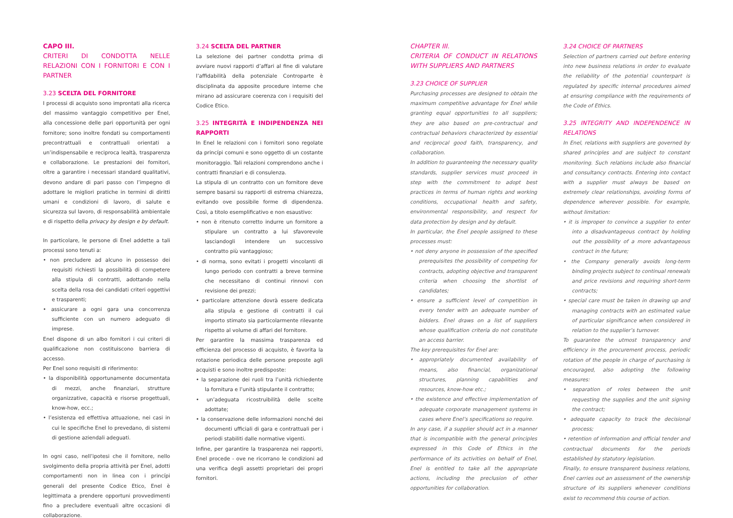CAPO III.
CRITERI DI CONDOTTA NELLE RELAZIONI CON I FORNITORI E CON I PARTNER
3.23 SCELTA DEL FORNITORE
I processi di acquisto sono improntati alla ricerca del massimo vantaggio competitivo per Enel, alla concessione delle pari opportunità per ogni fornitore; sono inoltre fondati su comportamenti precontrattuali e contrattuali orientati a un’indispensabile e reciproca lealtà, trasparenza e collaborazione. Le prestazioni dei fornitori, oltre a garantire i necessari standard qualitativi, devono andare di pari passo con l’impegno di adottare le migliori pratiche in termini di diritti umani e condizioni di lavoro, di salute e sicurezza sul lavoro, di responsabilità ambientale e di rispetto della privacy by design e by default.
In particolare, le persone di Enel addette a tali processi sono tenuti a:
• non precludere ad alcuno in possesso dei requisiti richiesti la possibilità di competere alla stipula di contratti, adottando nella scelta della rosa dei candidati criteri oggettivi e trasparenti;
• assicurare a ogni gara una concorrenza sufficiente con un numero adeguato di imprese.
Enel dispone di un albo fornitori i cui criteri di qualificazione non costituiscono barriera di accesso.
Per Enel sono requisiti di riferimento:
• la disponibilità opportunamente documentata di mezzi, anche finanziari, strutture organizzative, capacità e risorse progettuali, know-how, ecc.;
• l’esistenza ed effettiva attuazione, nei casi in cui le specifiche Enel lo prevedano, di sistemi di gestione aziendali adeguati.
In ogni caso, nell’ipotesi che il fornitore, nello svolgimento della propria attività per Enel, adotti comportamenti non in linea con i princípi generali del presente Codice Etico, Enel è legittimata a prendere opportuni provvedimenti fino a precludere eventuali altre occasioni di collaborazione.
3.24 SCELTA DEL PARTNER
La selezione dei partner condotta prima di avviare nuovi rapporti d’affari al fine di valutare l’affidabilità della potenziale Controparte è disciplinata da apposite procedure interne che mirano ad assicurare coerenza con i requisiti del Codice Etico.
3.25 INTEGRITÀ E INDIPENDENZA NEI RAPPORTI
In Enel le relazioni con i fornitori sono regolate da princípi comuni e sono oggetto di un costante monitoraggio. Tali relazioni comprendono anche i contratti finanziari e di consulenza.
La stipula di un contratto con un fornitore deve sempre basarsi su rapporti di estrema chiarezza, evitando ove possibile forme di dipendenza. Così, a titolo esemplificativo e non esaustivo:
• non è ritenuto corretto indurre un fornitore a stipulare un contratto a lui sfavorevole lasciandogli intendere un successivo contratto più vantaggioso;
• di norma, sono evitati i progetti vincolanti di lungo periodo con contratti a breve termine che necessitano di continui rinnovi con revisione dei prezzi;
• particolare attenzione dovrà essere dedicata alla stipula e gestione di contratti il cui importo stimato sia particolarmente rilevante rispetto al volume di affari del fornitore.
Per garantire la massima trasparenza ed efficienza del processo di acquisto, è favorita la rotazione periodica delle persone preposte agli acquisti e sono inoltre predisposte:
• la separazione dei ruoli tra l’unità richiedente la fornitura e l’unità stipulante il contratto;
• un’adeguata ricostruibilità delle scelte adottate;
• la conservazione delle informazioni nonché dei documenti ufficiali di gara e contrattuali per i periodi stabiliti dalle normative vigenti.
Infine, per garantire la trasparenza nei rapporti, Enel procede - ove ne ricorrano le condizioni ad una verifica degli assetti proprietari dei propri fornitori.
CHAPTER III.
CRITERIA OF CONDUCT IN RELATIONS WITH SUPPLIERS AND PARTNERS
3.23 CHOICE OF SUPPLIER
Purchasing processes are designed to obtain the maximum competitive advantage for Enel while granting equal opportunities to all suppliers; they are also based on pre-contractual and contractual behaviors characterized by essential and reciprocal good faith, transparency, and collaboration.
In addition to guaranteeing the necessary quality standards, supplier services must proceed in step with the commitment to adopt best practices in terms of human rights and working conditions, occupational health and safety, environmental responsibility, and respect for data protection by design and by default.
In particular, the Enel people assigned to these processes must:
• not deny anyone in possession of the specified prerequisites the possibility of competing for contracts, adopting objective and transparent criteria when choosing the shortlist of candidates;
• ensure a sufficient level of competition in every tender with an adequate number of bidders. Enel draws on a list of suppliers whose qualification criteria do not constitute an access barrier.
The key prerequisites for Enel are:
• appropriately documented availability of means, also financial, organizational structures, planning capabilities and resources, know-how etc.;
• the existence and effective implementation of adequate corporate management systems in cases where Enel’s specifications so require.
In any case, if a supplier should act in a manner that is incompatible with the general principles expressed in this Code of Ethics in the performance of its activities on behalf of Enel, Enel is entitled to take all the appropriate actions, including the preclusion of other opportunities for collaboration.
3.24 CHOICE OF PARTNERS
Selection of partners carried out before entering into new business relations in order to evaluate the reliability of the potential counterpart is regulated by specific internal procedures aimed at ensuring compliance with the requirements of the Code of Ethics.
3.25 INTEGRITY AND INDEPENDENCE IN RELATIONS
In Enel, relations with suppliers are governed by shared principles and are subject to constant monitoring. Such relations include also financial and consultancy contracts. Entering into contact with a supplier must always be based on extremely clear relationships, avoiding forms of dependence wherever possible. For example, without limitation:
• it is improper to convince a supplier to enter into a disadvantageous contract by holding out the possibility of a more advantageous contract in the future;
• the Company generally avoids long-term binding projects subject to continual renewals and price revisions and requiring short-term contracts;
• special care must be taken in drawing up and managing contracts with an estimated value of particular significance when considered in relation to the supplier’s turnover.
To guarantee the utmost transparency and efficiency in the procurement process, periodic rotation of the people in charge of purchasing is encouraged, also adopting the following measures:
• separation of roles between the unit requesting the supplies and the unit signing the contract;
• adequate capacity to track the decisional process;
• retention of information and official tender and contractual documents for the periods established by statutory legislation.
Finally, to ensure transparent business relations, Enel carries out an assessment of the ownership structure of its suppliers whenever conditions exist to recommend this course of action.